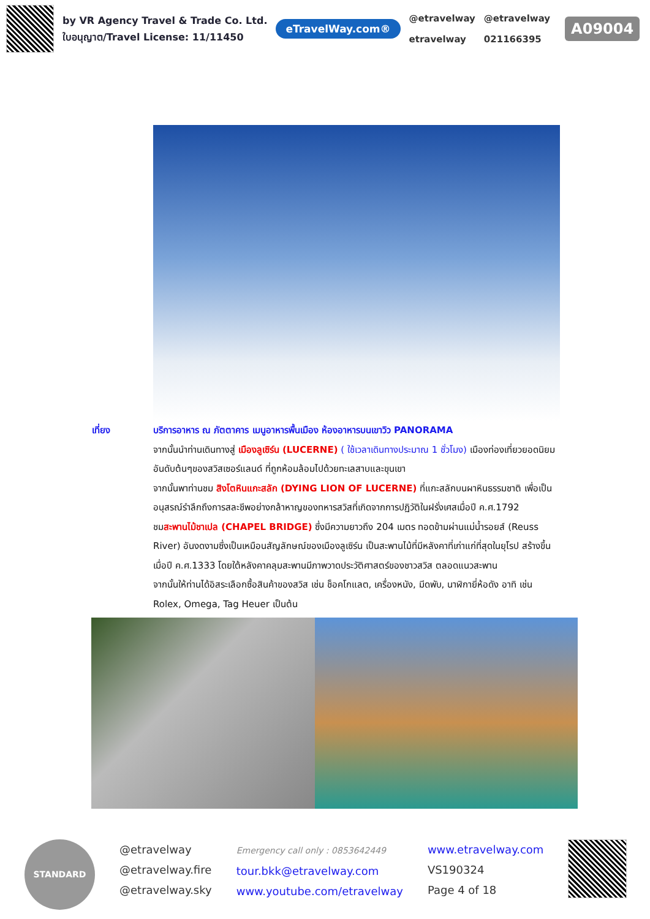by VR Agency Travel & Trade Co. Ltd.
ใบอนุญาต/Travel License: 11/11450
eTravelWay.com®
@etravelway
etravelway
@etravelway
021166395
A09004
เที่ยง บริการอาหาร ณ ภัตตาคาร เมนูอาหารพื้นเมือง ห้องอาหารบนเขาวิว PANORAMA
จากนั้นนำท่านเดินทางสู่ เมืองลูเซิร์น (LUCERNE) ( ใช้เวลาเดินทางประมาณ 1 ชั่วโมง) เมืองท่องเที่ยวยอดนิยมอันดับต้นๆของสวิสเซอร์แลนด์ ที่ถูกห้อมล้อมไปด้วยทะเลสาบและขุนเขา
จากนั้นพาท่านชม สิงโตหินแกะสลัก (DYING LION OF LUCERNE) ที่แกะสลักบนผาหินธรรมชาติ เพื่อเป็นอนุสรณ์รำลึกถึงการสละชีพอย่างกล้าหาญของทหารสวิสที่เกิดจากการปฏิวัติในฝรั่งเศสเมื่อปี ค.ศ.1792
ชมสะพานไม้ชาเปล (CHAPEL BRIDGE) ซึ่งมีความยาวถึง 204 เมตร ทอดข้ามผ่านแม่น้ำรอยส์ (Reuss River) อันงดงามซึ่งเป็นเหมือนสัญลักษณ์ของเมืองลูเซิร์น เป็นสะพานไม้ที่มีหลังคาที่เก่าแก่ที่สุดในยุโรป สร้างขึ้นเมื่อปี ค.ศ.1333 โดยใต้หลังคาคลุมสะพานมีภาพวาดประวัติศาสตร์ของชาวสวิส ตลอดแนวสะพาน
จากนั้นให้ท่านได้อิสระเลือกซื้อสินค้าของสวิส เช่น ช็อคโกแลต, เครื่องหนัง, มีดพับ, นาฬิกายี่ห้อดัง อาทิ เช่น Rolex, Omega, Tag Heuer เป็นต้น
STANDARD
@etravelway
@etravelway.fire
@etravelway.sky
Emergency call only : 0853642449
tour.bkk@etravelway.com
www.youtube.com/etravelway
www.etravelway.com
VS190324
Page 4 of 18